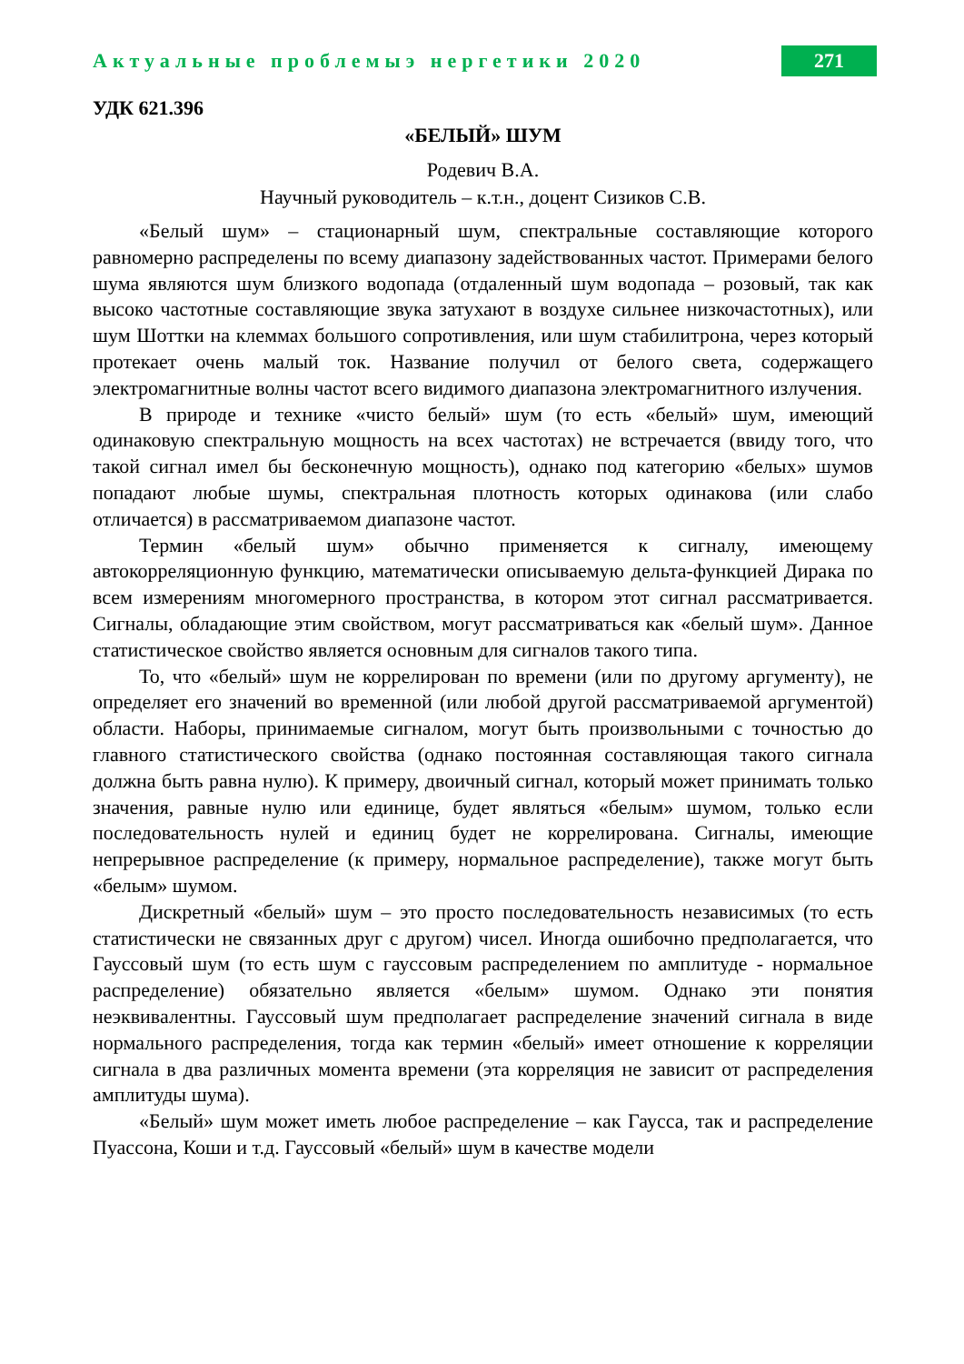Актуальные проблемыэ нергетики 2020 271
УДК 621.396
«БЕЛЫЙ» ШУМ
Родевич В.А.
Научный руководитель – к.т.н., доцент Сизиков С.В.
«Белый шум» – стационарный шум, спектральные составляющие которого равномерно распределены по всему диапазону задействованных частот. Примерами белого шума являются шум близкого водопада (отдаленный шум водопада – розовый, так как высоко частотные составляющие звука затухают в воздухе сильнее низкочастотных), или шум Шоттки на клеммах большого сопротивления, или шум стабилитрона, через который протекает очень малый ток. Название получил от белого света, содержащего электромагнитные волны частот всего видимого диапазона электромагнитного излучения.
В природе и технике «чисто белый» шум (то есть «белый» шум, имеющий одинаковую спектральную мощность на всех частотах) не встречается (ввиду того, что такой сигнал имел бы бесконечную мощность), однако под категорию «белых» шумов попадают любые шумы, спектральная плотность которых одинакова (или слабо отличается) в рассматриваемом диапазоне частот.
Термин «белый шум» обычно применяется к сигналу, имеющему автокорреляционную функцию, математически описываемую дельта-функцией Дирака по всем измерениям многомерного пространства, в котором этот сигнал рассматривается. Сигналы, обладающие этим свойством, могут рассматриваться как «белый шум». Данное статистическое свойство является основным для сигналов такого типа.
То, что «белый» шум не коррелирован по времени (или по другому аргументу), не определяет его значений во временной (или любой другой рассматриваемой аргументой) области. Наборы, принимаемые сигналом, могут быть произвольными с точностью до главного статистического свойства (однако постоянная составляющая такого сигнала должна быть равна нулю). К примеру, двоичный сигнал, который может принимать только значения, равные нулю или единице, будет являться «белым» шумом, только если последовательность нулей и единиц будет не коррелирована. Сигналы, имеющие непрерывное распределение (к примеру, нормальное распределение), также могут быть «белым» шумом.
Дискретный «белый» шум – это просто последовательность независимых (то есть статистически не связанных друг с другом) чисел. Иногда ошибочно предполагается, что Гауссовый шум (то есть шум с гауссовым распределением по амплитуде - нормальное распределение) обязательно является «белым» шумом. Однако эти понятия неэквивалентны. Гауссовый шум предполагает распределение значений сигнала в виде нормального распределения, тогда как термин «белый» имеет отношение к корреляции сигнала в два различных момента времени (эта корреляция не зависит от распределения амплитуды шума).
«Белый» шум может иметь любое распределение – как Гаусса, так и распределение Пуассона, Коши и т.д. Гауссовый «белый» шум в качестве модели